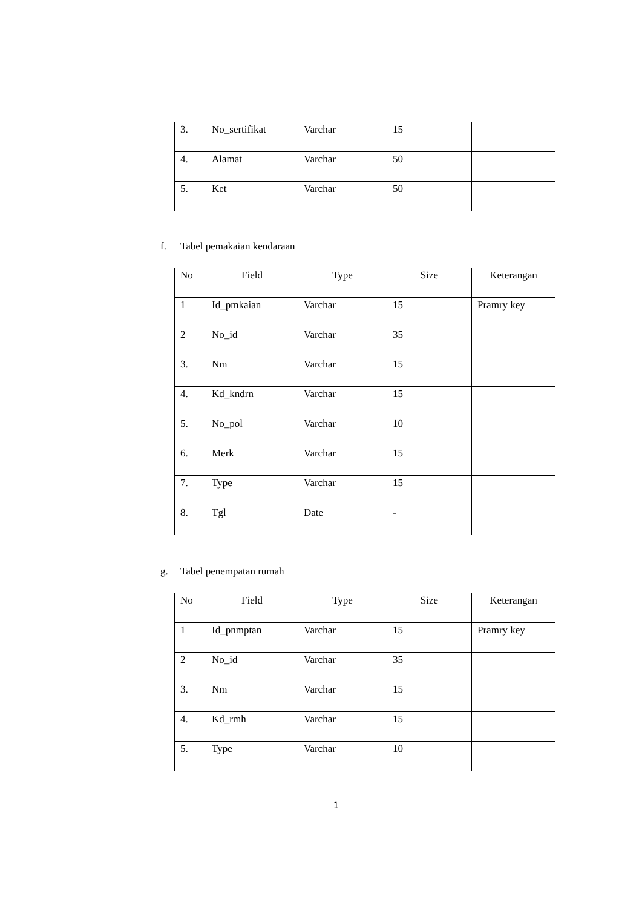| 3. | No_sertifikat | Varchar | 15 | |
| 4. | Alamat | Varchar | 50 | |
| 5. | Ket | Varchar | 50 | |
f. Tabel pemakaian kendaraan
| No | Field | Type | Size | Keterangan |
| 1 | Id_pmkaian | Varchar | 15 | Pramry key |
| 2 | No_id | Varchar | 35 | |
| 3. | Nm | Varchar | 15 | |
| 4. | Kd_kndrn | Varchar | 15 | |
| 5. | No_pol | Varchar | 10 | |
| 6. | Merk | Varchar | 15 | |
| 7. | Type | Varchar | 15 | |
| 8. | Tgl | Date | - | |
g. Tabel penempatan rumah
| No | Field | Type | Size | Keterangan |
| 1 | Id_pnmptan | Varchar | 15 | Pramry key |
| 2 | No_id | Varchar | 35 | |
| 3. | Nm | Varchar | 15 | |
| 4. | Kd_rmh | Varchar | 15 | |
| 5. | Type | Varchar | 10 | |
1